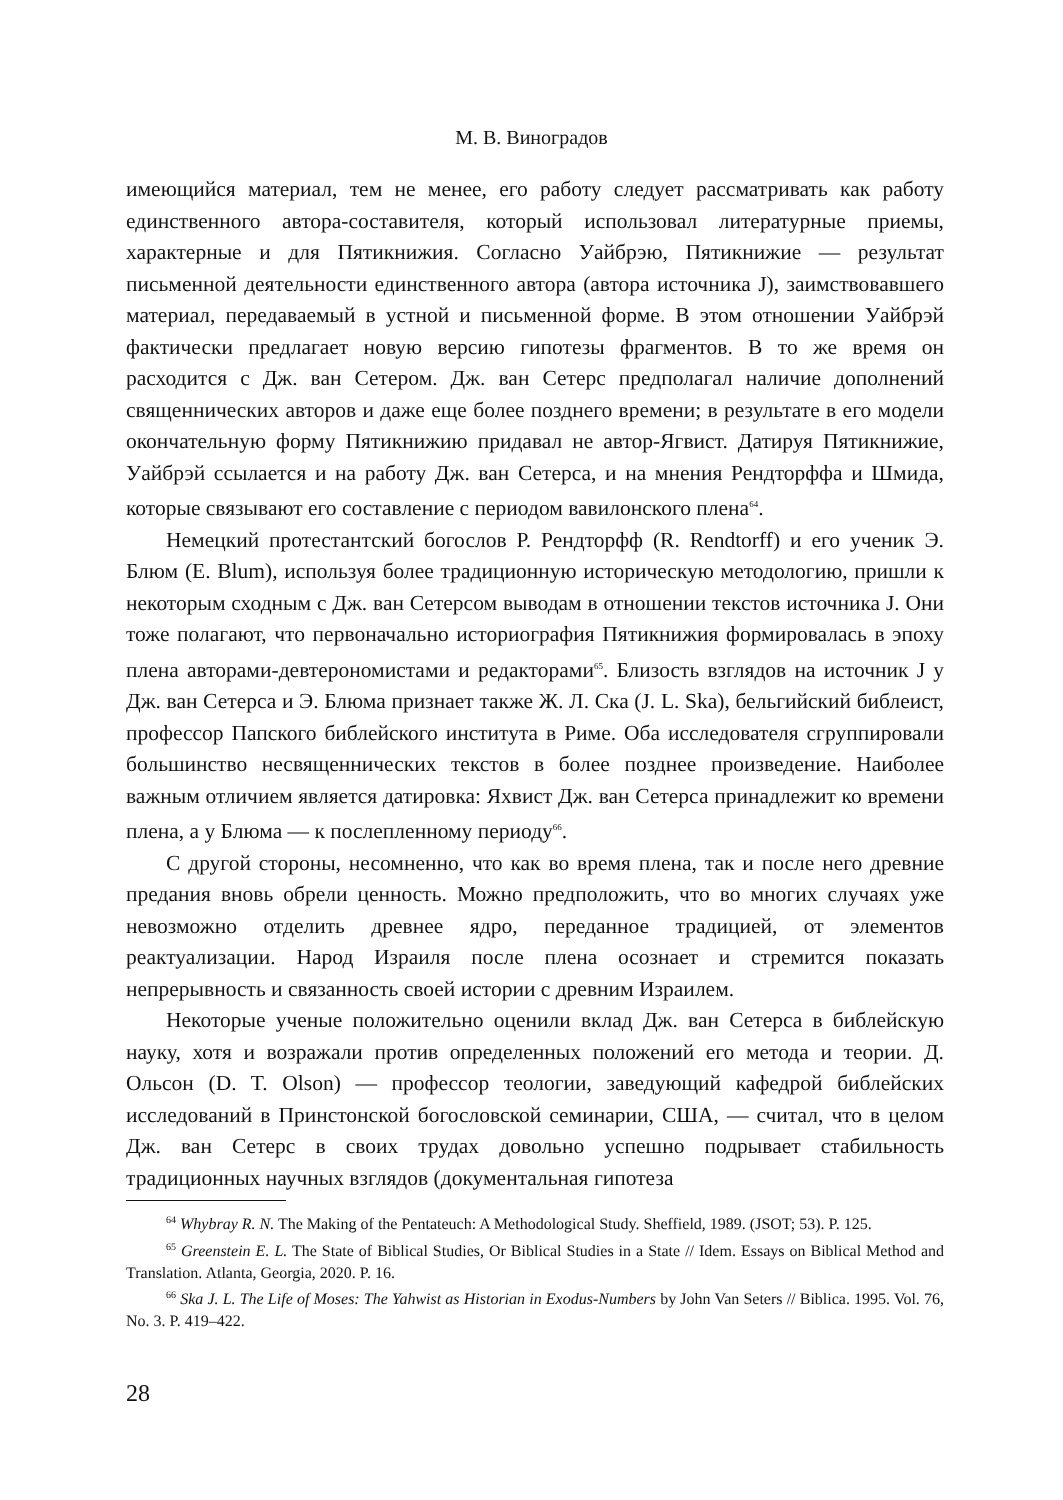М. В. Виноградов
имеющийся материал, тем не менее, его работу следует рассматривать как работу единственного автора-составителя, который использовал литературные приемы, характерные и для Пятикнижия. Согласно Уайбрэю, Пятикнижие — результат письменной деятельности единственного автора (автора источника J), заимствовавшего материал, передаваемый в устной и письменной форме. В этом отношении Уайбрэй фактически предлагает новую версию гипотезы фрагментов. В то же время он расходится с Дж. ван Сетером. Дж. ван Сетерс предполагал наличие дополнений священнических авторов и даже еще более позднего времени; в результате в его модели окончательную форму Пятикнижию придавал не автор-Ягвист. Датируя Пятикнижие, Уайбрэй ссылается и на работу Дж. ван Сетерса, и на мнения Рендторффа и Шмида, которые связывают его составление с периодом вавилонского плена<sup>64</sup>.
Немецкий протестантский богослов Р. Рендторфф (R. Rendtorff) и его ученик Э. Блюм (E. Blum), используя более традиционную историческую методологию, пришли к некоторым сходным с Дж. ван Сетерсом выводам в отношении текстов источника J. Они тоже полагают, что первоначально историография Пятикнижия формировалась в эпоху плена авторами-девтерономистами и редакторами<sup>65</sup>. Близость взглядов на источник J у Дж. ван Сетерса и Э. Блюма признает также Ж. Л. Ска (J. L. Ska), бельгийский библеист, профессор Папского библейского института в Риме. Оба исследователя сгруппировали большинство несвященнических текстов в более позднее произведение. Наиболее важным отличием является датировка: Яхвист Дж. ван Сетерса принадлежит ко времени плена, а у Блюма — к послепленному периоду<sup>66</sup>.
С другой стороны, несомненно, что как во время плена, так и после него древние предания вновь обрели ценность. Можно предположить, что во многих случаях уже невозможно отделить древнее ядро, переданное традицией, от элементов реактуализации. Народ Израиля после плена осознает и стремится показать непрерывность и связанность своей истории с древним Израилем.
Некоторые ученые положительно оценили вклад Дж. ван Сетерса в библейскую науку, хотя и возражали против определенных положений его метода и теории. Д. Ольсон (D. T. Olson) — профессор теологии, заведующий кафедрой библейских исследований в Принстонской богословской семинарии, США, — считал, что в целом Дж. ван Сетерс в своих трудах довольно успешно подрывает стабильность традиционных научных взглядов (документальная гипотеза
<sup>64</sup> Whybray R. N. The Making of the Pentateuch: A Methodological Study. Sheffield, 1989. (JSOT; 53). P. 125.
<sup>65</sup> Greenstein E. L. The State of Biblical Studies, Or Biblical Studies in a State // Idem. Essays on Biblical Method and Translation. Atlanta, Georgia, 2020. P. 16.
<sup>66</sup> Ska J. L. The Life of Moses: The Yahwist as Historian in Exodus-Numbers by John Van Seters // Biblica. 1995. Vol. 76, No. 3. P. 419–422.
28